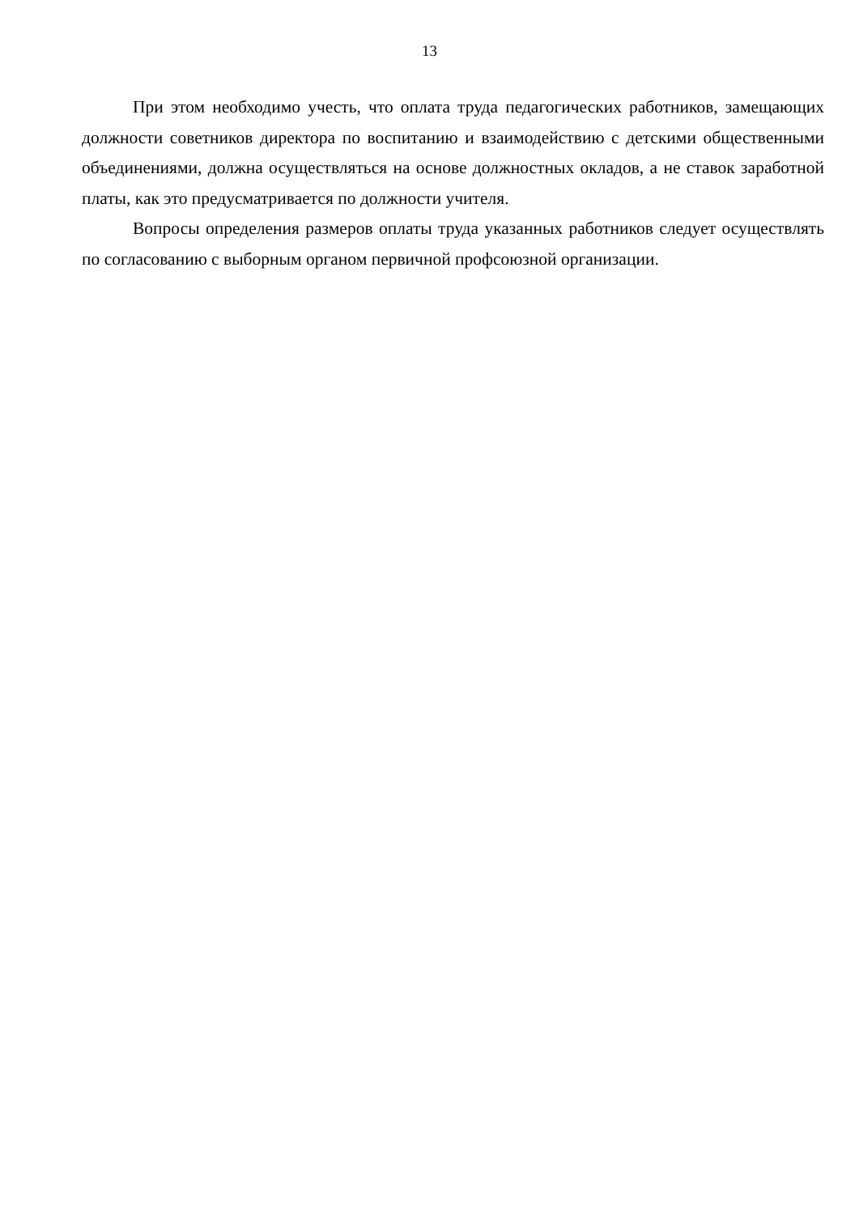13
При этом необходимо учесть, что оплата труда педагогических работников, замещающих должности советников директора по воспитанию и взаимодействию с детскими общественными объединениями, должна осуществляться на основе должностных окладов, а не ставок заработной платы, как это предусматривается по должности учителя.
Вопросы определения размеров оплаты труда указанных работников следует осуществлять по согласованию с выборным органом первичной профсоюзной организации.